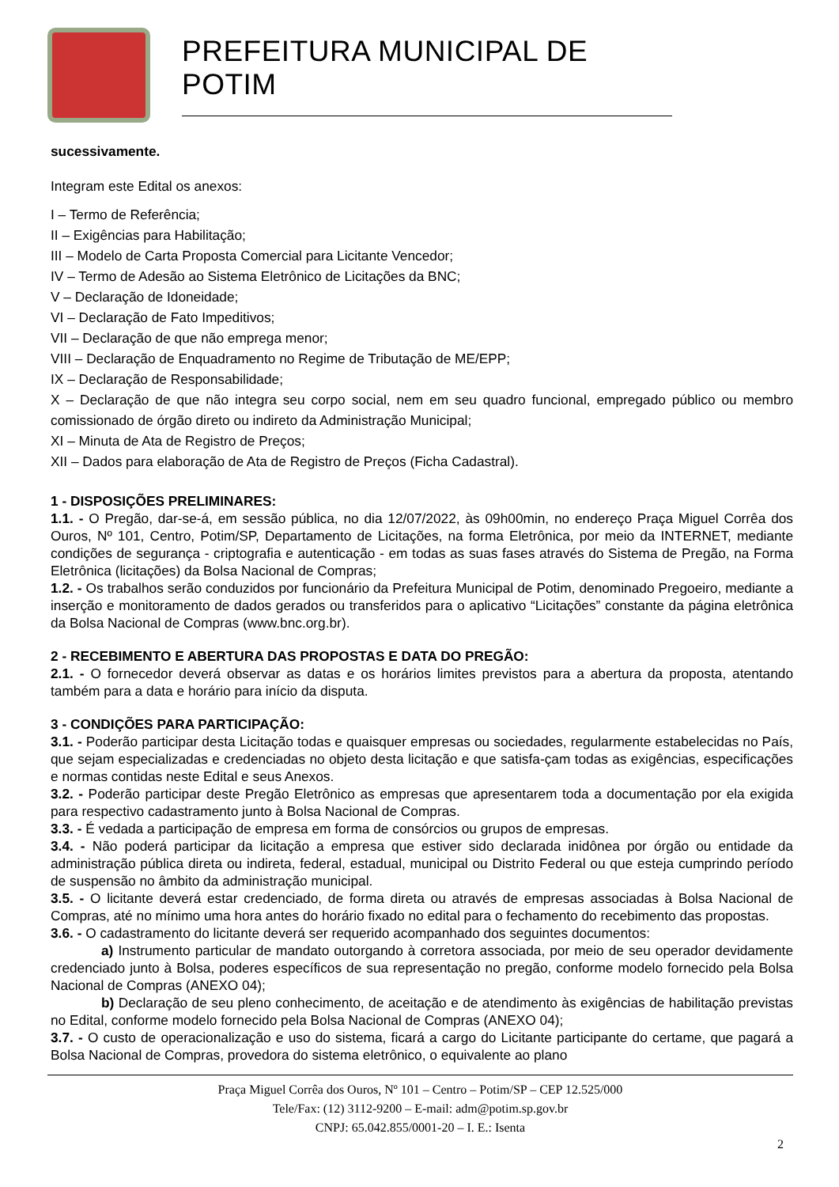PREFEITURA MUNICIPAL DE POTIM
sucessivamente.
Integram este Edital os anexos:
I – Termo de Referência;
II – Exigências para Habilitação;
III – Modelo de Carta Proposta Comercial para Licitante Vencedor;
IV – Termo de Adesão ao Sistema Eletrônico de Licitações da BNC;
V – Declaração de Idoneidade;
VI – Declaração de Fato Impeditivos;
VII – Declaração de que não emprega menor;
VIII – Declaração de Enquadramento no Regime de Tributação de ME/EPP;
IX – Declaração de Responsabilidade;
X – Declaração de que não integra seu corpo social, nem em seu quadro funcional, empregado público ou membro comissionado de órgão direto ou indireto da Administração Municipal;
XI – Minuta de Ata de Registro de Preços;
XII – Dados para elaboração de Ata de Registro de Preços (Ficha Cadastral).
1 - DISPOSIÇÕES PRELIMINARES:
1.1. - O Pregão, dar-se-á, em sessão pública, no dia 12/07/2022, às 09h00min, no endereço Praça Miguel Corrêa dos Ouros, Nº 101, Centro, Potim/SP, Departamento de Licitações, na forma Eletrônica, por meio da INTERNET, mediante condições de segurança - criptografia e autenticação - em todas as suas fases através do Sistema de Pregão, na Forma Eletrônica (licitações) da Bolsa Nacional de Compras;
1.2. - Os trabalhos serão conduzidos por funcionário da Prefeitura Municipal de Potim, denominado Pregoeiro, mediante a inserção e monitoramento de dados gerados ou transferidos para o aplicativo “Licitações” constante da página eletrônica da Bolsa Nacional de Compras (www.bnc.org.br).
2 - RECEBIMENTO E ABERTURA DAS PROPOSTAS E DATA DO PREGÃO:
2.1. - O fornecedor deverá observar as datas e os horários limites previstos para a abertura da proposta, atentando também para a data e horário para início da disputa.
3 - CONDIÇÕES PARA PARTICIPAÇÃO:
3.1. - Poderão participar desta Licitação todas e quaisquer empresas ou sociedades, regularmente estabelecidas no País, que sejam especializadas e credenciadas no objeto desta licitação e que satisfa-çam todas as exigências, especificações e normas contidas neste Edital e seus Anexos.
3.2. - Poderão participar deste Pregão Eletrônico as empresas que apresentarem toda a documentação por ela exigida para respectivo cadastramento junto à Bolsa Nacional de Compras.
3.3. - É vedada a participação de empresa em forma de consórcios ou grupos de empresas.
3.4. - Não poderá participar da licitação a empresa que estiver sido declarada inidônea por órgão ou entidade da administração pública direta ou indireta, federal, estadual, municipal ou Distrito Federal ou que esteja cumprindo período de suspensão no âmbito da administração municipal.
3.5. - O licitante deverá estar credenciado, de forma direta ou através de empresas associadas à Bolsa Nacional de Compras, até no mínimo uma hora antes do horário fixado no edital para o fechamento do recebimento das propostas.
3.6. - O cadastramento do licitante deverá ser requerido acompanhado dos seguintes documentos:
a) Instrumento particular de mandato outorgando à corretora associada, por meio de seu operador devidamente credenciado junto à Bolsa, poderes específicos de sua representação no pregão, conforme modelo fornecido pela Bolsa Nacional de Compras (ANEXO 04);
b) Declaração de seu pleno conhecimento, de aceitação e de atendimento às exigências de habilitação previstas no Edital, conforme modelo fornecido pela Bolsa Nacional de Compras (ANEXO 04);
3.7. - O custo de operacionalização e uso do sistema, ficará a cargo do Licitante participante do certame, que pagará a Bolsa Nacional de Compras, provedora do sistema eletrônico, o equivalente ao plano
Praça Miguel Corrêa dos Ouros, Nº 101 – Centro – Potim/SP – CEP 12.525/000
Tele/Fax: (12) 3112-9200 – E-mail: adm@potim.sp.gov.br
CNPJ: 65.042.855/0001-20 – I. E.: Isenta
2